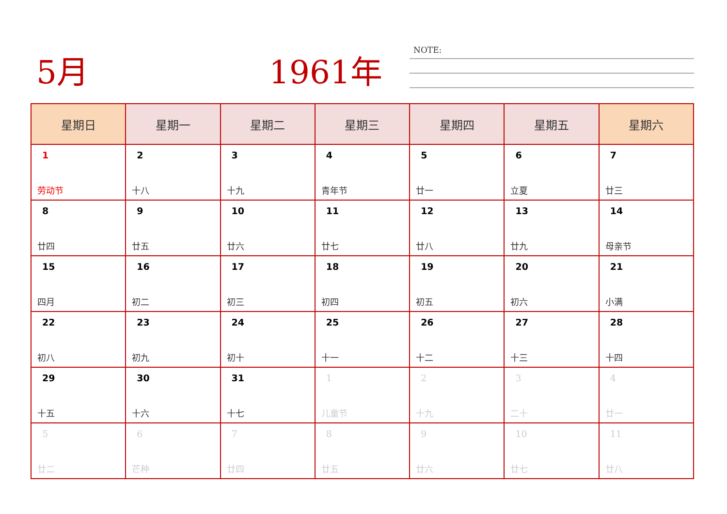5月 1961年 NOTE:
| 星期日 | 星期一 | 星期二 | 星期三 | 星期四 | 星期五 | 星期六 |
| --- | --- | --- | --- | --- | --- | --- |
| 1 劳动节 | 2 十八 | 3 十九 | 4 青年节 | 5 廿一 | 6 立夏 | 7 廿三 |
| 8 廿四 | 9 廿五 | 10 廿六 | 11 廿七 | 12 廿八 | 13 廿九 | 14 母亲节 |
| 15 四月 | 16 初二 | 17 初三 | 18 初四 | 19 初五 | 20 初六 | 21 小满 |
| 22 初八 | 23 初九 | 24 初十 | 25 十一 | 26 十二 | 27 十三 | 28 十四 |
| 29 十五 | 30 十六 | 31 十七 | 1 儿童节 | 2 十九 | 3 二十 | 4 廿一 |
| 5 廿二 | 6 芒种 | 7 廿四 | 8 廿五 | 9 廿六 | 10 廿七 | 11 廿八 |